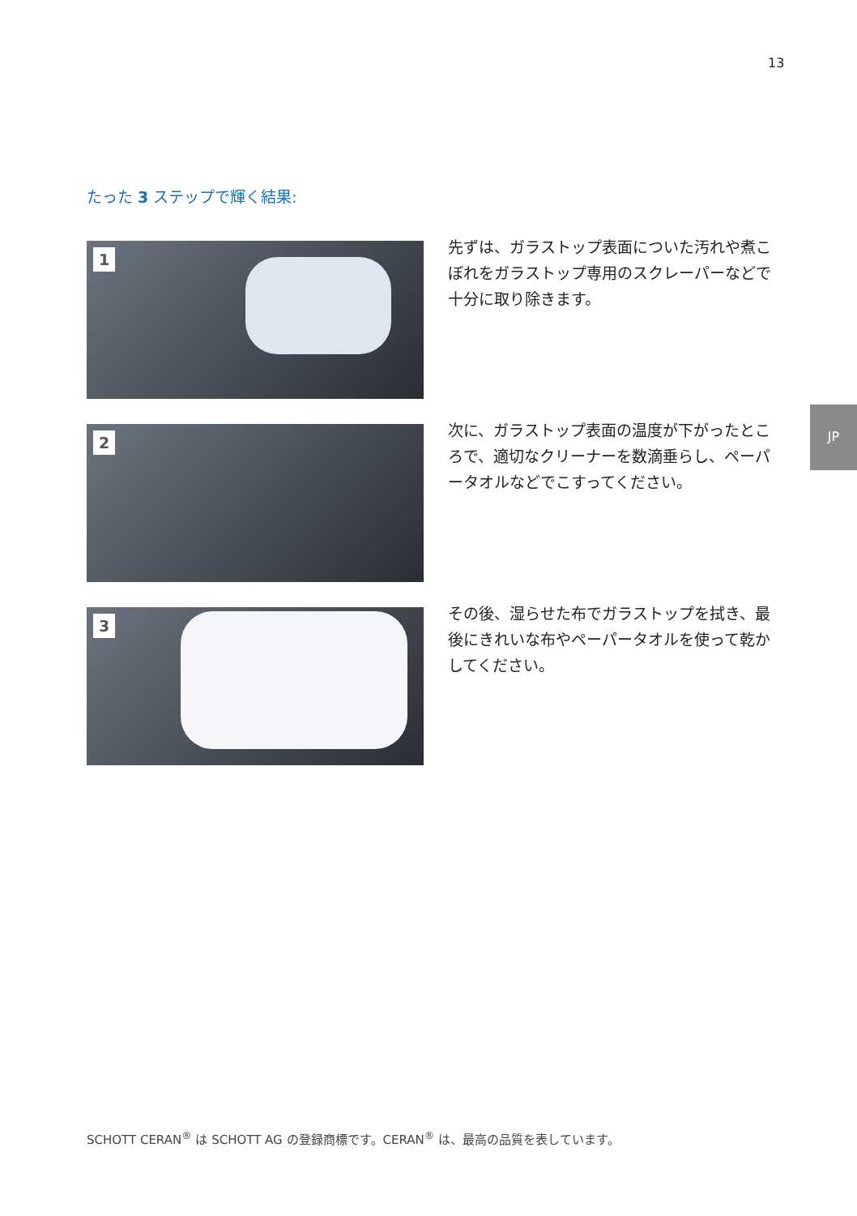13
JP
たった 3 ステップで輝く結果:
1
先ずは、ガラストップ表面についた汚れや煮こぼれをガラストップ専用のスクレーパーなどで十分に取り除きます。
2
次に、ガラストップ表面の温度が下がったところで、適切なクリーナーを数滴垂らし、ペーパータオルなどでこすってください。
3
その後、湿らせた布でガラストップを拭き、最後にきれいな布やペーパータオルを使って乾かしてください。
SCHOTT CERAN<sup>®</sup> は SCHOTT AG の登録商標です。CERAN<sup>®</sup> は、最高の品質を表しています。